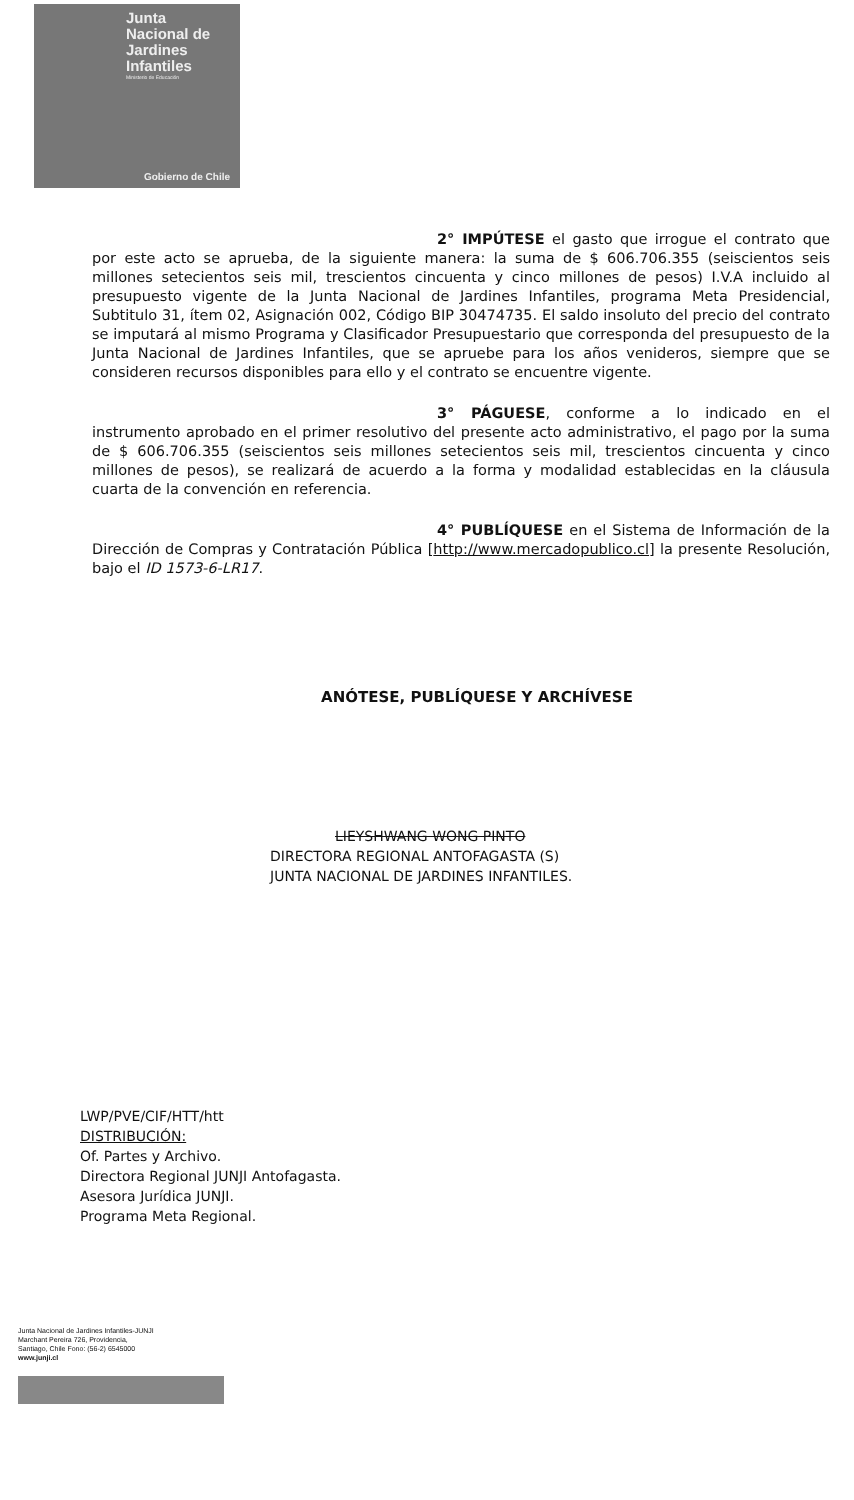Junta Nacional de Jardines Infantiles
Ministerio de Educación
Gobierno de Chile
2° IMPÚTESE el gasto que irrogue el contrato que por este acto se aprueba, de la siguiente manera: la suma de $ 606.706.355 (seiscientos seis millones setecientos seis mil, trescientos cincuenta y cinco millones de pesos) I.V.A incluido al presupuesto vigente de la Junta Nacional de Jardines Infantiles, programa Meta Presidencial, Subtitulo 31, ítem 02, Asignación 002, Código BIP 30474735. El saldo insoluto del precio del contrato se imputará al mismo Programa y Clasificador Presupuestario que corresponda del presupuesto de la Junta Nacional de Jardines Infantiles, que se apruebe para los años venideros, siempre que se consideren recursos disponibles para ello y el contrato se encuentre vigente.
3° PÁGUESE, conforme a lo indicado en el instrumento aprobado en el primer resolutivo del presente acto administrativo, el pago por la suma de $ 606.706.355 (seiscientos seis millones setecientos seis mil, trescientos cincuenta y cinco millones de pesos), se realizará de acuerdo a la forma y modalidad establecidas en la cláusula cuarta de la convención en referencia.
4° PUBLÍQUESE en el Sistema de Información de la Dirección de Compras y Contratación Pública [http://www.mercadopublico.cl] la presente Resolución, bajo el ID 1573-6-LR17.
ANÓTESE, PUBLÍQUESE Y ARCHÍVESE
LIEYSHWANG WONG PINTO
DIRECTORA REGIONAL ANTOFAGASTA (S)
JUNTA NACIONAL DE JARDINES INFANTILES.
LWP/PVE/CIF/HTT/htt
DISTRIBUCIÓN:
Of. Partes y Archivo.
Directora Regional JUNJI Antofagasta.
Asesora Jurídica JUNJI.
Programa Meta Regional.
Junta Nacional de Jardines Infantiles-JUNJI
Marchant Pereira 726, Providencia,
Santiago, Chile Fono: (56-2) 6545000
www.junji.cl